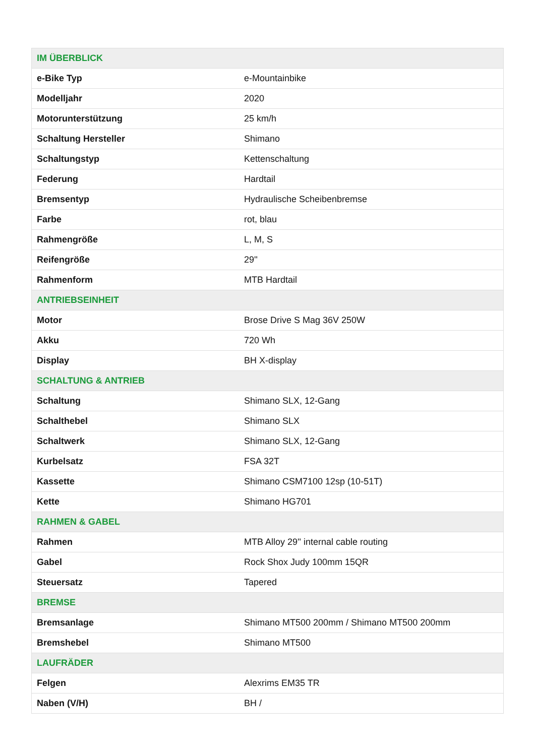| IM ÜBERBLICK | |
| --- | --- |
| e-Bike Typ | e-Mountainbike |
| Modelljahr | 2020 |
| Motorunterstützung | 25 km/h |
| Schaltung Hersteller | Shimano |
| Schaltungstyp | Kettenschaltung |
| Federung | Hardtail |
| Bremsentyp | Hydraulische Scheibenbremse |
| Farbe | rot, blau |
| Rahmengröße | L, M, S |
| Reifengröße | 29'' |
| Rahmenform | MTB Hardtail |
| ANTRIEBSEINHEIT | |
| Motor | Brose Drive S Mag 36V 250W |
| Akku | 720 Wh |
| Display | BH X-display |
| SCHALTUNG & ANTRIEB | |
| Schaltung | Shimano SLX, 12-Gang |
| Schalthebel | Shimano SLX |
| Schaltwerk | Shimano SLX, 12-Gang |
| Kurbelsatz | FSA 32T |
| Kassette | Shimano CSM7100 12sp (10-51T) |
| Kette | Shimano HG701 |
| RAHMEN & GABEL | |
| Rahmen | MTB Alloy 29'' internal cable routing |
| Gabel | Rock Shox Judy 100mm 15QR |
| Steuersatz | Tapered |
| BREMSE | |
| Bremsanlage | Shimano MT500 200mm / Shimano MT500 200mm |
| Bremshebel | Shimano MT500 |
| LAUFRÄDER | |
| Felgen | Alexrims EM35 TR |
| Naben (V/H) | BH / |